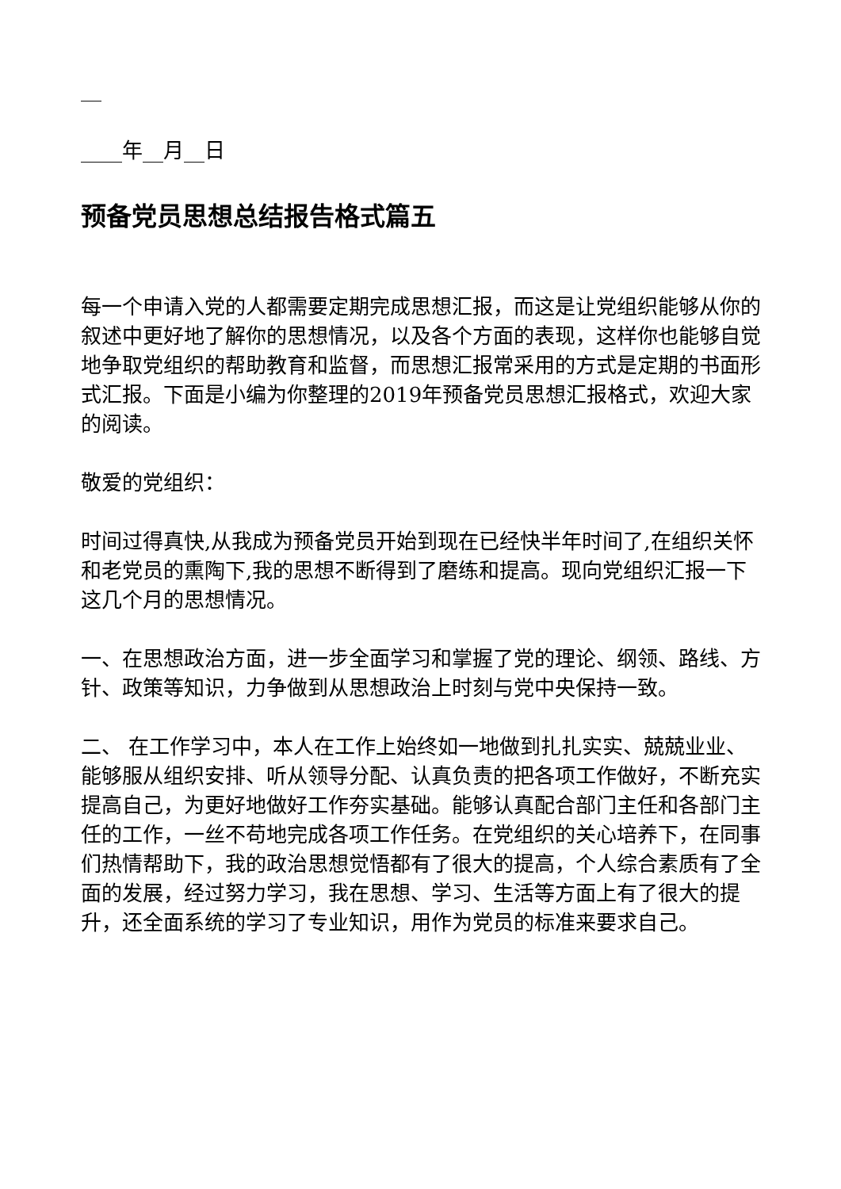__
____年__月__日
预备党员思想总结报告格式篇五
每一个申请入党的人都需要定期完成思想汇报，而这是让党组织能够从你的叙述中更好地了解你的思想情况，以及各个方面的表现，这样你也能够自觉地争取党组织的帮助教育和监督，而思想汇报常采用的方式是定期的书面形式汇报。下面是小编为你整理的2019年预备党员思想汇报格式，欢迎大家的阅读。
敬爱的党组织：
时间过得真快,从我成为预备党员开始到现在已经快半年时间了,在组织关怀和老党员的熏陶下,我的思想不断得到了磨练和提高。现向党组织汇报一下这几个月的思想情况。
一、在思想政治方面，进一步全面学习和掌握了党的理论、纲领、路线、方针、政策等知识，力争做到从思想政治上时刻与党中央保持一致。
二、 在工作学习中，本人在工作上始终如一地做到扎扎实实、兢兢业业、能够服从组织安排、听从领导分配、认真负责的把各项工作做好，不断充实提高自己，为更好地做好工作夯实基础。能够认真配合部门主任和各部门主任的工作，一丝不苟地完成各项工作任务。在党组织的关心培养下，在同事们热情帮助下，我的政治思想觉悟都有了很大的提高，个人综合素质有了全面的发展，经过努力学习，我在思想、学习、生活等方面上有了很大的提升，还全面系统的学习了专业知识，用作为党员的标准来要求自己。